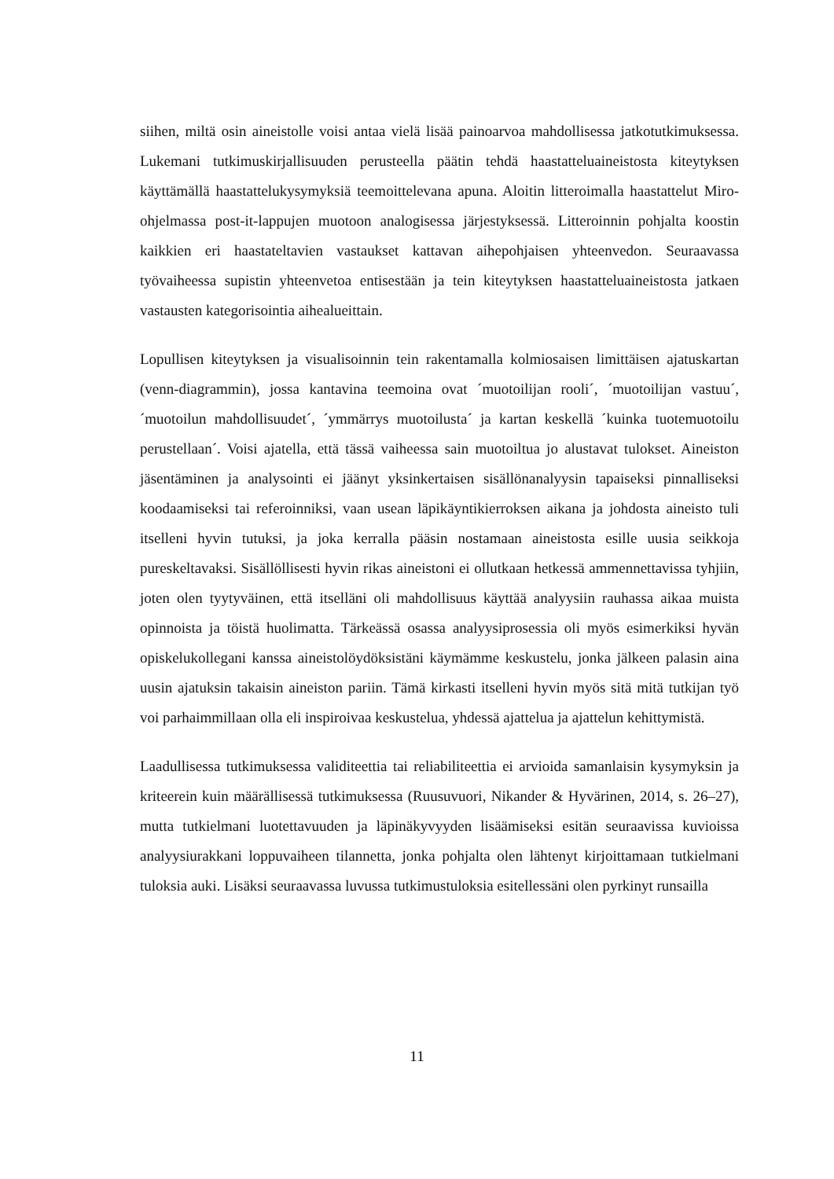siihen, miltä osin aineistolle voisi antaa vielä lisää painoarvoa mahdollisessa jatkotutkimuksessa. Lukemani tutkimuskirjallisuuden perusteella päätin tehdä haastatteluaineistosta kiteytyksen käyttämällä haastattelukysymyksiä teemoittelevana apuna. Aloitin litteroimalla haastattelut Miro-ohjelmassa post-it-lappujen muotoon analogisessa järjestyksessä. Litteroinnin pohjalta koostin kaikkien eri haastateltavien vastaukset kattavan aihepohjaisen yhteenvedon. Seuraavassa työvaiheessa supistin yhteenvetoa entisestään ja tein kiteytyksen haastatteluaineistosta jatkaen vastausten kategorisointia aihealueittain.
Lopullisen kiteytyksen ja visualisoinnin tein rakentamalla kolmiosaisen limittäisen ajatuskartan (venn-diagrammin), jossa kantavina teemoina ovat ´muotoilijan rooli´, ´muotoilijan vastuu´, ´muotoilun mahdollisuudet´, ´ymmärrys muotoilusta´ ja kartan keskellä ´kuinka tuotemuotoilu perustellaan´. Voisi ajatella, että tässä vaiheessa sain muotoiltua jo alustavat tulokset. Aineiston jäsentäminen ja analysointi ei jäänyt yksinkertaisen sisällönanalyysin tapaiseksi pinnalliseksi koodaamiseksi tai referoinniksi, vaan usean läpikäyntikierroksen aikana ja johdosta aineisto tuli itselleni hyvin tutuksi, ja joka kerralla pääsin nostamaan aineistosta esille uusia seikkoja pureskeltavaksi. Sisällöllisesti hyvin rikas aineistoni ei ollutkaan hetkessä ammennettavissa tyhjiin, joten olen tyytyväinen, että itselläni oli mahdollisuus käyttää analyysiin rauhassa aikaa muista opinnoista ja töistä huolimatta. Tärkeässä osassa analyysiprosessia oli myös esimerkiksi hyvän opiskelukollegani kanssa aineistolöydöksistäni käymämme keskustelu, jonka jälkeen palasin aina uusin ajatuksin takaisin aineiston pariin. Tämä kirkasti itselleni hyvin myös sitä mitä tutkijan työ voi parhaimmillaan olla eli inspiroivaa keskustelua, yhdessä ajattelua ja ajattelun kehittymistä.
Laadullisessa tutkimuksessa validiteettia tai reliabiliteettia ei arvioida samanlaisin kysymyksin ja kriteerein kuin määrällisessä tutkimuksessa (Ruusuvuori, Nikander & Hyvärinen, 2014, s. 26–27), mutta tutkielmani luotettavuuden ja läpinäkyvyyden lisäämiseksi esitän seuraavissa kuvioissa analyysiurakkani loppuvaiheen tilannetta, jonka pohjalta olen lähtenyt kirjoittamaan tutkielmani tuloksia auki. Lisäksi seuraavassa luvussa tutkimustuloksia esitellessäni olen pyrkinyt runsailla
11